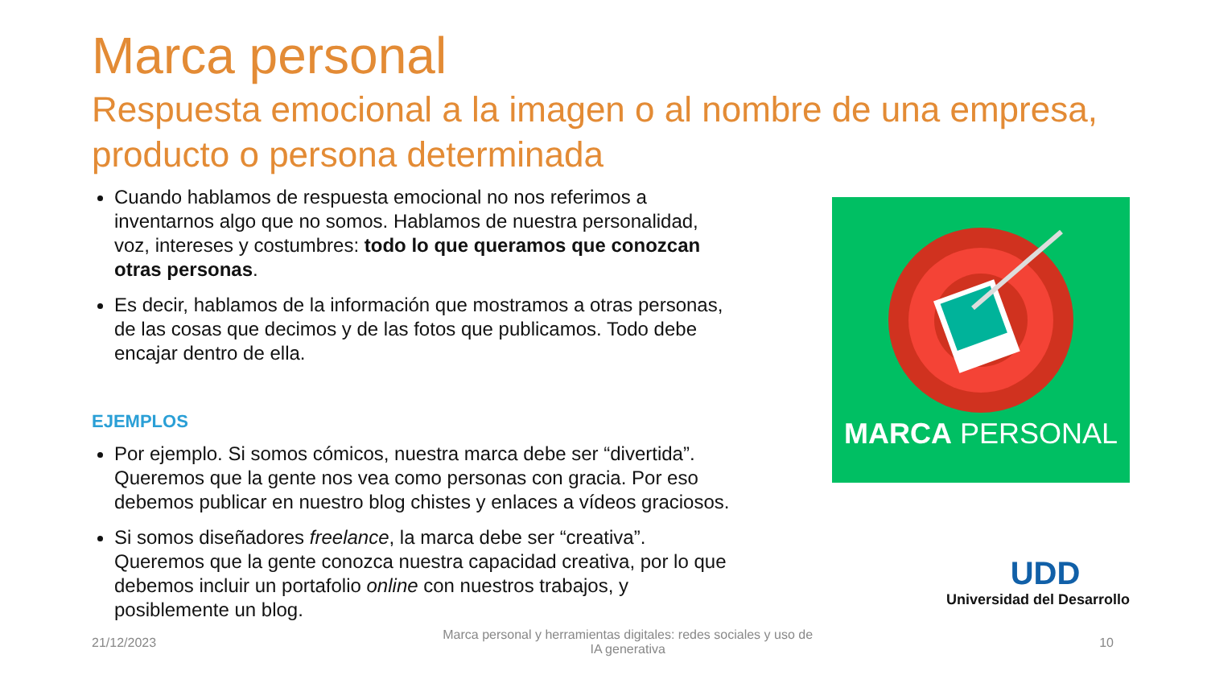Marca personal
Respuesta emocional a la imagen o al nombre de una empresa, producto o persona determinada
Cuando hablamos de respuesta emocional no nos referimos a inventarnos algo que no somos. Hablamos de nuestra personalidad, voz, intereses y costumbres: todo lo que queramos que conozcan otras personas.
Es decir, hablamos de la información que mostramos a otras personas, de las cosas que decimos y de las fotos que publicamos. Todo debe encajar dentro de ella.
EJEMPLOS
Por ejemplo. Si somos cómicos, nuestra marca debe ser “divertida”. Queremos que la gente nos vea como personas con gracia. Por eso debemos publicar en nuestro blog chistes y enlaces a vídeos graciosos.
Si somos diseñadores freelance, la marca debe ser “creativa”. Queremos que la gente conozca nuestra capacidad creativa, por lo que debemos incluir un portafolio online con nuestros trabajos, y posiblemente un blog.
MARCA PERSONAL
UDD
Universidad del Desarrollo
21/12/2023
Marca personal y herramientas digitales: redes sociales y uso de IA generativa
10